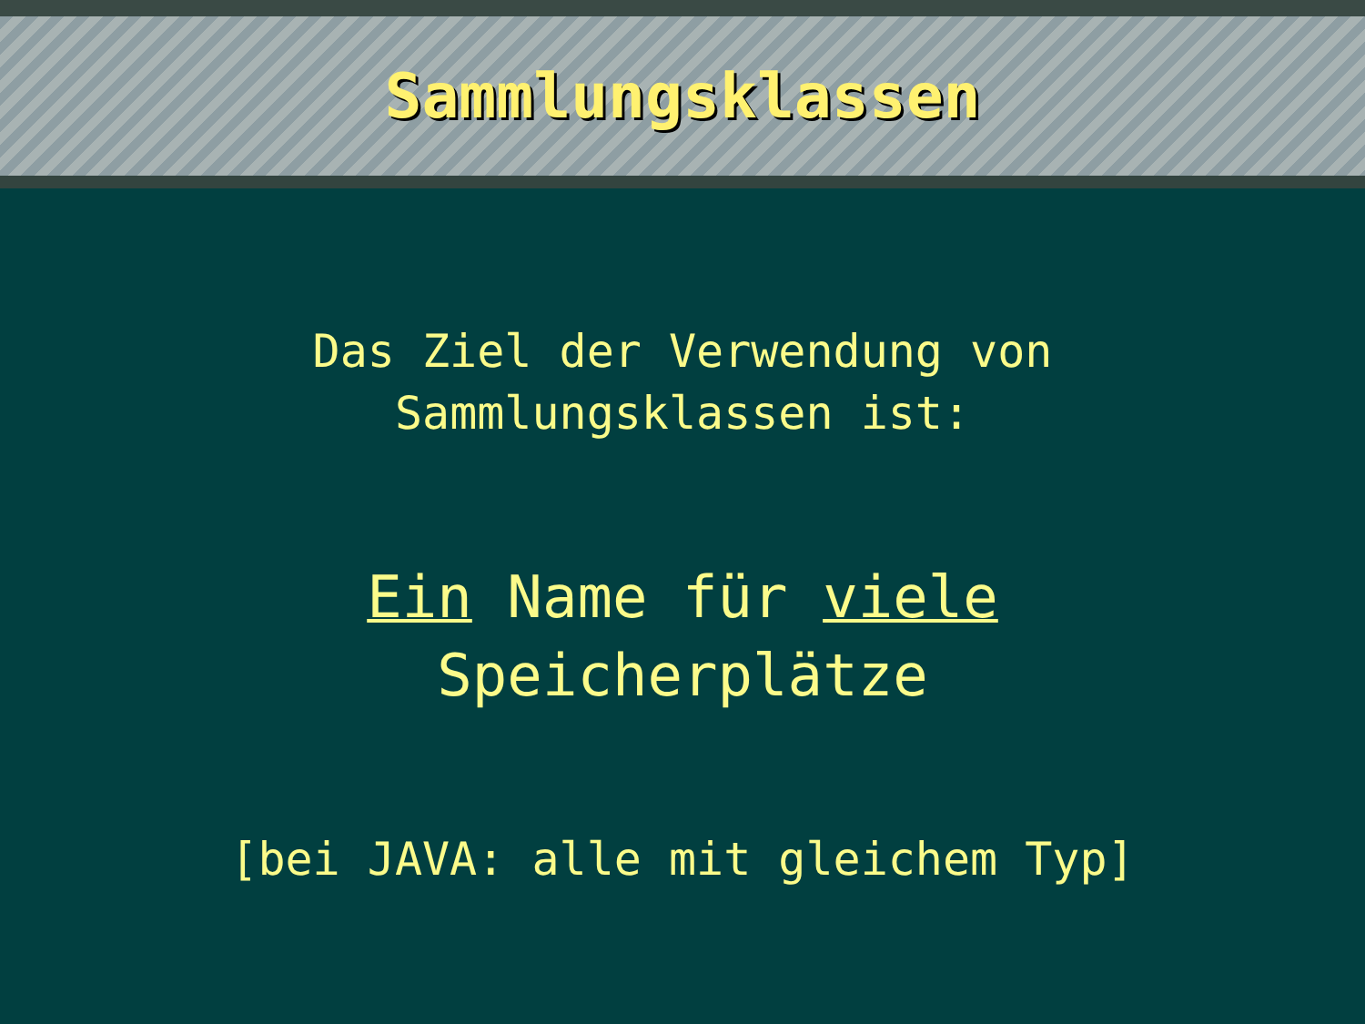Sammlungsklassen
Das Ziel der Verwendung von
Sammlungsklassen ist:
Ein Name für viele
Speicherplätze
[bei JAVA: alle mit gleichem Typ]